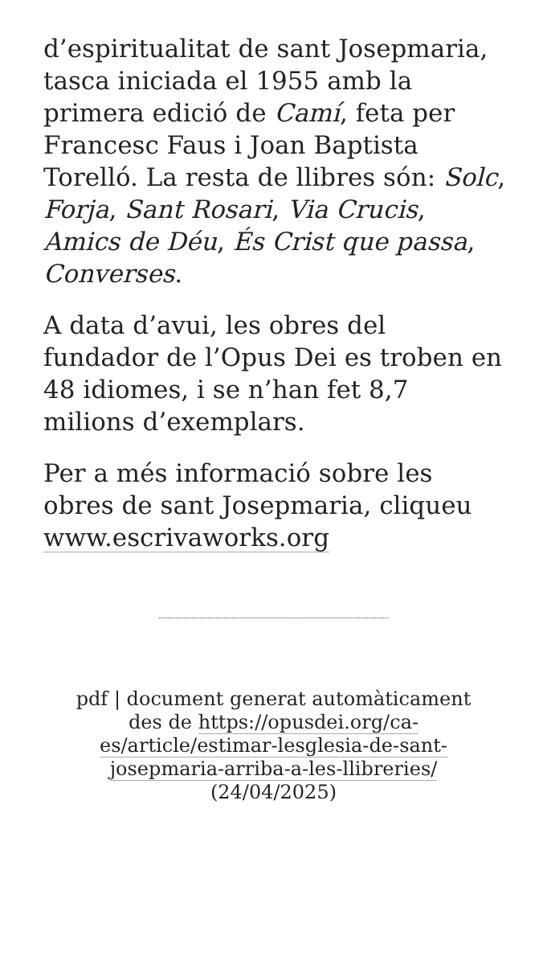d’espiritualitat de sant Josepmaria, tasca iniciada el 1955 amb la primera edició de Camí, feta per Francesc Faus i Joan Baptista Torelló. La resta de llibres són: Solc, Forja, Sant Rosari, Via Crucis, Amics de Déu, És Crist que passa, Converses.
A data d’avui, les obres del fundador de l’Opus Dei es troben en 48 idiomes, i se n’han fet 8,7 milions d’exemplars.
Per a més informació sobre les obres de sant Josepmaria, cliqueu www.escrivaworks.org
pdf | document generat automàticament des de https://opusdei.org/ca-es/article/estimar-lesglesia-de-sant-josepmaria-arriba-a-les-llibreries/ (24/04/2025)